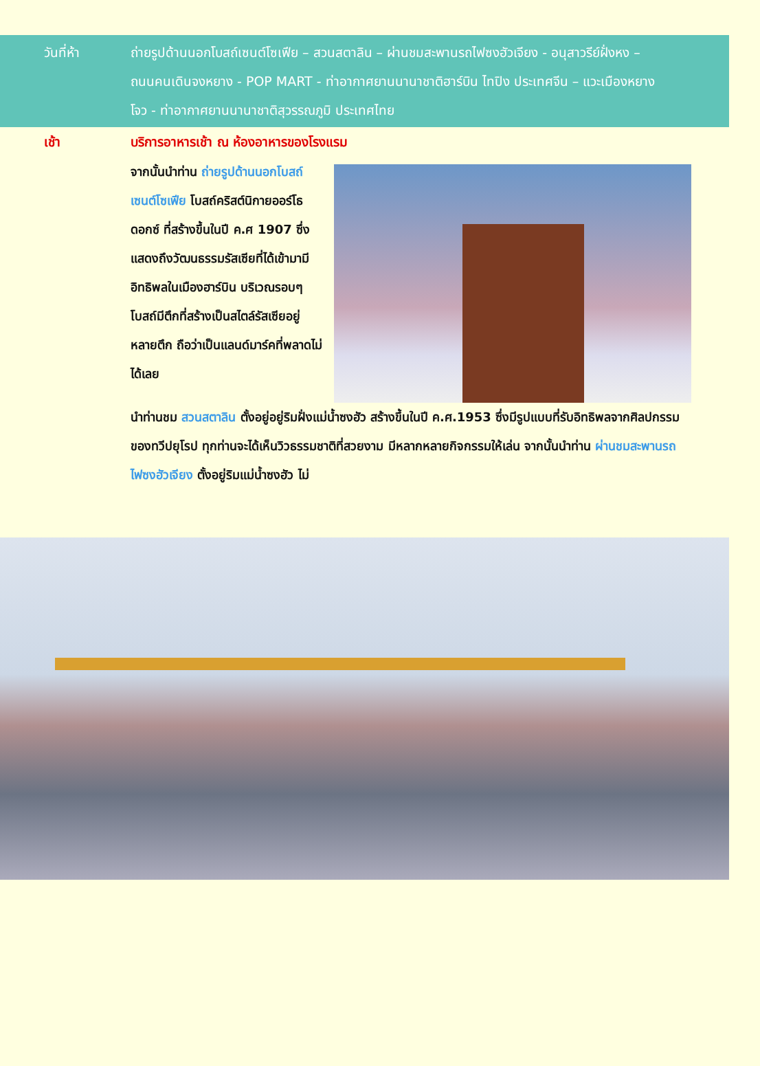วันที่ห้า ถ่ายรูปด้านนอกโบสถ์เซนต์โซเฟีย – สวนสตาลิน – ผ่านชมสะพานรถไฟซงฮัวเจียง - อนุสาวรีย์ฝั่งหง – ถนนคนเดินจงหยาง - POP MART - ท่าอากาศยานนานาชาติฮาร์บิน ไทปิง ประเทศจีน – แวะเมืองหยางโจว - ท่าอากาศยานนานาชาติสุวรรณภูมิ ประเทศไทย
เช้า บริการอาหารเช้า ณ ห้องอาหารของโรงแรม
จากนั้นนำท่าน ถ่ายรูปด้านนอกโบสถ์เซนต์โซเฟีย โบสถ์คริสต์นิกายออร์โธดอกซ์ ที่สร้างขึ้นในปี ค.ศ 1907 ซึ่งแสดงถึงวัฒนธรรมรัสเซียที่ได้เข้ามามีอิทธิพลในเมืองฮาร์บิน บริเวณรอบๆโบสถ์มีตึกที่สร้างเป็นสไตล์รัสเซียอยู่หลายตึก ถือว่าเป็นแลนด์มาร์คที่พลาดไม่ได้เลย
นำท่านชม สวนสตาลิน ตั้งอยู่อยู่ริมฝั่งแม่น้ำซงฮัว สร้างขึ้นในปี ค.ศ.1953 ซึ่งมีรูปแบบที่รับอิทธิพลจากศิลปกรรมของทวีปยุโรป ทุกท่านจะได้เห็นวิวธรรมชาติที่สวยงาม มีหลากหลายกิจกรรมให้เล่น จากนั้นนำท่าน ผ่านชมสะพานรถไฟซงฮัวเจียง ตั้งอยู่ริมแม่น้ำซงฮัว ไม่